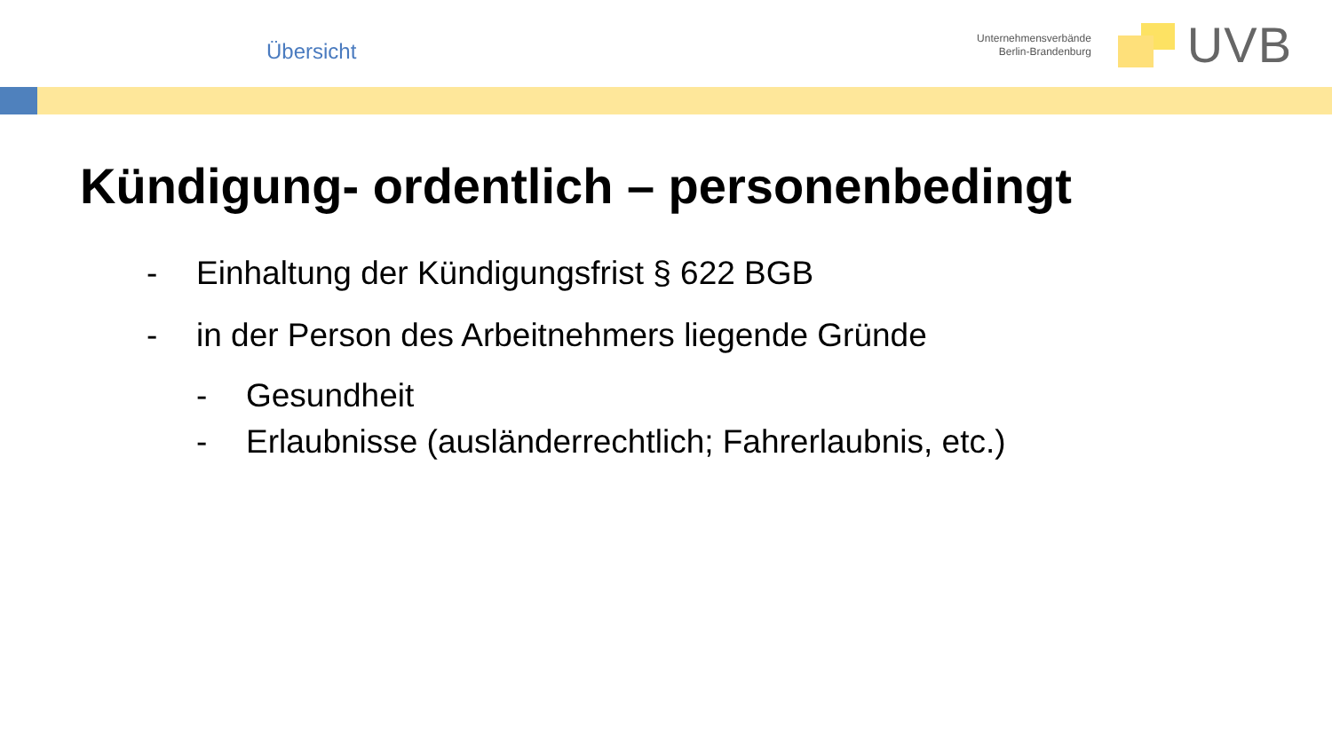Übersicht
Unternehmensverbände
Berlin-Brandenburg
UVB
Kündigung- ordentlich – personenbedingt
- Einhaltung der Kündigungsfrist § 622 BGB
- in der Person des Arbeitnehmers liegende Gründe
- Gesundheit
- Erlaubnisse (ausländerrechtlich; Fahrerlaubnis, etc.)